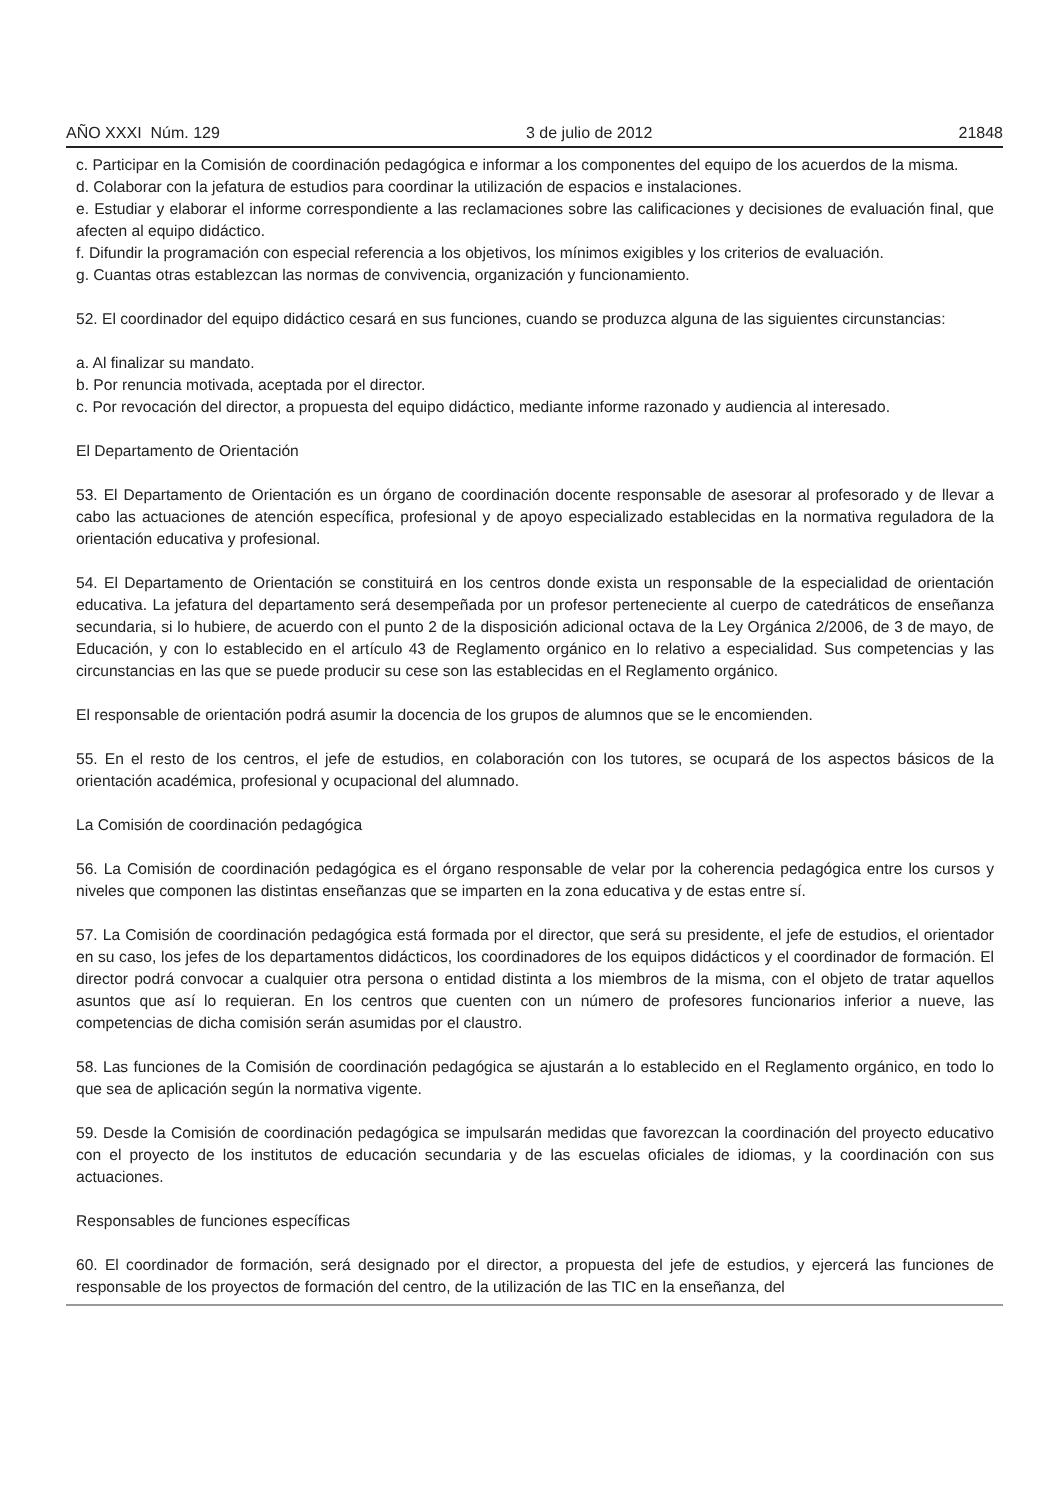AÑO XXXI Núm. 129 3 de julio de 2012 21848
c. Participar en la Comisión de coordinación pedagógica e informar a los componentes del equipo de los acuerdos de la misma.
d. Colaborar con la jefatura de estudios para coordinar la utilización de espacios e instalaciones.
e. Estudiar y elaborar el informe correspondiente a las reclamaciones sobre las calificaciones y decisiones de evaluación final, que afecten al equipo didáctico.
f. Difundir la programación con especial referencia a los objetivos, los mínimos exigibles y los criterios de evaluación.
g. Cuantas otras establezcan las normas de convivencia, organización y funcionamiento.
52. El coordinador del equipo didáctico cesará en sus funciones, cuando se produzca alguna de las siguientes circunstancias:
a. Al finalizar su mandato.
b. Por renuncia motivada, aceptada por el director.
c. Por revocación del director, a propuesta del equipo didáctico, mediante informe razonado y audiencia al interesado.
El Departamento de Orientación
53. El Departamento de Orientación es un órgano de coordinación docente responsable de asesorar al profesorado y de llevar a cabo las actuaciones de atención específica, profesional y de apoyo especializado establecidas en la normativa reguladora de la orientación educativa y profesional.
54. El Departamento de Orientación se constituirá en los centros donde exista un responsable de la especialidad de orientación educativa. La jefatura del departamento será desempeñada por un profesor perteneciente al cuerpo de catedráticos de enseñanza secundaria, si lo hubiere, de acuerdo con el punto 2 de la disposición adicional octava de la Ley Orgánica 2/2006, de 3 de mayo, de Educación, y con lo establecido en el artículo 43 de Reglamento orgánico en lo relativo a especialidad. Sus competencias y las circunstancias en las que se puede producir su cese son las establecidas en el Reglamento orgánico.
El responsable de orientación podrá asumir la docencia de los grupos de alumnos que se le encomienden.
55. En el resto de los centros, el jefe de estudios, en colaboración con los tutores, se ocupará de los aspectos básicos de la orientación académica, profesional y ocupacional del alumnado.
La Comisión de coordinación pedagógica
56. La Comisión de coordinación pedagógica es el órgano responsable de velar por la coherencia pedagógica entre los cursos y niveles que componen las distintas enseñanzas que se imparten en la zona educativa y de estas entre sí.
57. La Comisión de coordinación pedagógica está formada por el director, que será su presidente, el jefe de estudios, el orientador en su caso, los jefes de los departamentos didácticos, los coordinadores de los equipos didácticos y el coordinador de formación. El director podrá convocar a cualquier otra persona o entidad distinta a los miembros de la misma, con el objeto de tratar aquellos asuntos que así lo requieran. En los centros que cuenten con un número de profesores funcionarios inferior a nueve, las competencias de dicha comisión serán asumidas por el claustro.
58. Las funciones de la Comisión de coordinación pedagógica se ajustarán a lo establecido en el Reglamento orgánico, en todo lo que sea de aplicación según la normativa vigente.
59. Desde la Comisión de coordinación pedagógica se impulsarán medidas que favorezcan la coordinación del proyecto educativo con el proyecto de los institutos de educación secundaria y de las escuelas oficiales de idiomas, y la coordinación con sus actuaciones.
Responsables de funciones específicas
60. El coordinador de formación, será designado por el director, a propuesta del jefe de estudios, y ejercerá las funciones de responsable de los proyectos de formación del centro, de la utilización de las TIC en la enseñanza, del